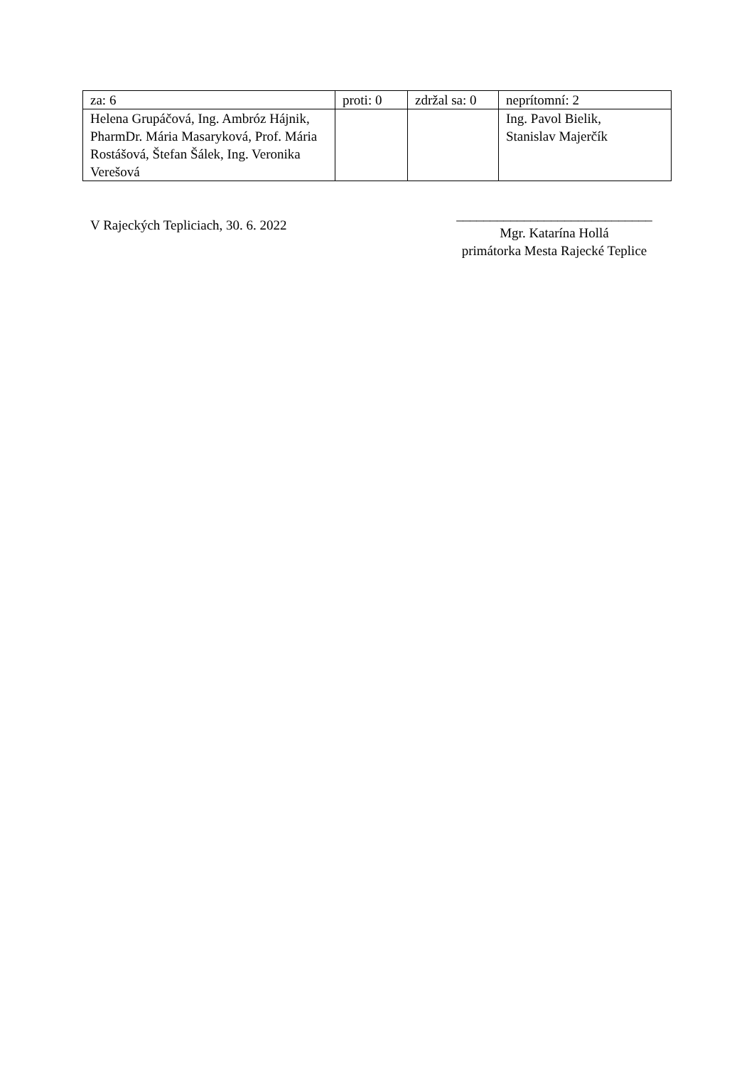| za: 6 | proti: 0 | zdržal sa: 0 | neprítomní: 2 |
| Helena Grupáčová, Ing. Ambróz Hájnik, PharmDr. Mária Masaryková, Prof. Mária Rostášová, Štefan Šálek, Ing. Veronika Verešová | | | Ing. Pavol Bielik, Stanislav Majerčík |
V Rajeckých Tepliciach, 30. 6. 2022
_____________________________
Mgr. Katarína Hollá
primátorka Mesta Rajecké Teplice